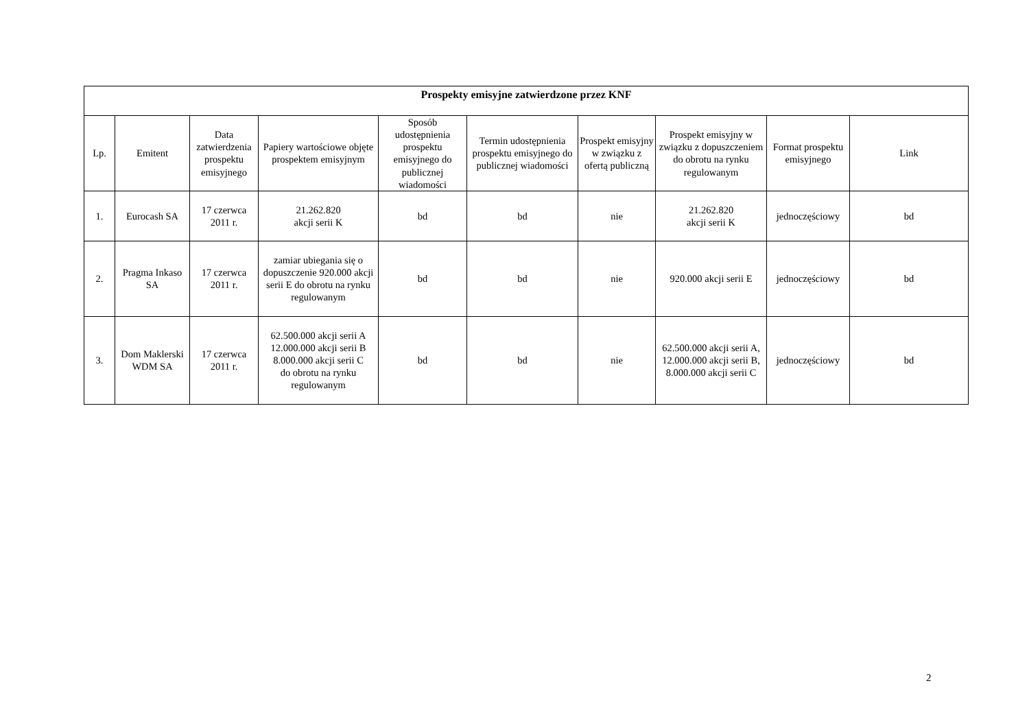| Prospekty emisyjne zatwierdzone przez KNF | | | | | | | | | |
| --- | --- | --- | --- | --- | --- | --- | --- | --- | --- |
| Lp. | Emitent | Data zatwierdzenia prospektu emisyjnego | Papiery wartościowe objęte prospektem emisyjnym | Sposób udostępnienia prospektu emisyjnego do publicznej wiadomości | Termin udostępnienia prospektu emisyjnego do publicznej wiadomości | Prospekt emisyjny w związku z ofertą publiczną | Prospekt emisyjny w związku z dopuszczeniem do obrotu na rynku regulowanym | Format prospektu emisyjnego | Link |
| 1. | Eurocash SA | 17 czerwca 2011 r. | 21.262.820 akcji serii K | bd | bd | nie | 21.262.820 akcji serii K | jednoczęściowy | bd |
| 2. | Pragma Inkaso SA | 17 czerwca 2011 r. | zamiar ubiegania się o dopuszczenie 920.000 akcji serii E do obrotu na rynku regulowanym | bd | bd | nie | 920.000 akcji serii E | jednoczęściowy | bd |
| 3. | Dom Maklerski WDM SA | 17 czerwca 2011 r. | 62.500.000 akcji serii A 12.000.000 akcji serii B 8.000.000 akcji serii C do obrotu na rynku regulowanym | bd | bd | nie | 62.500.000 akcji serii A, 12.000.000 akcji serii B, 8.000.000 akcji serii C | jednoczęściowy | bd |
2